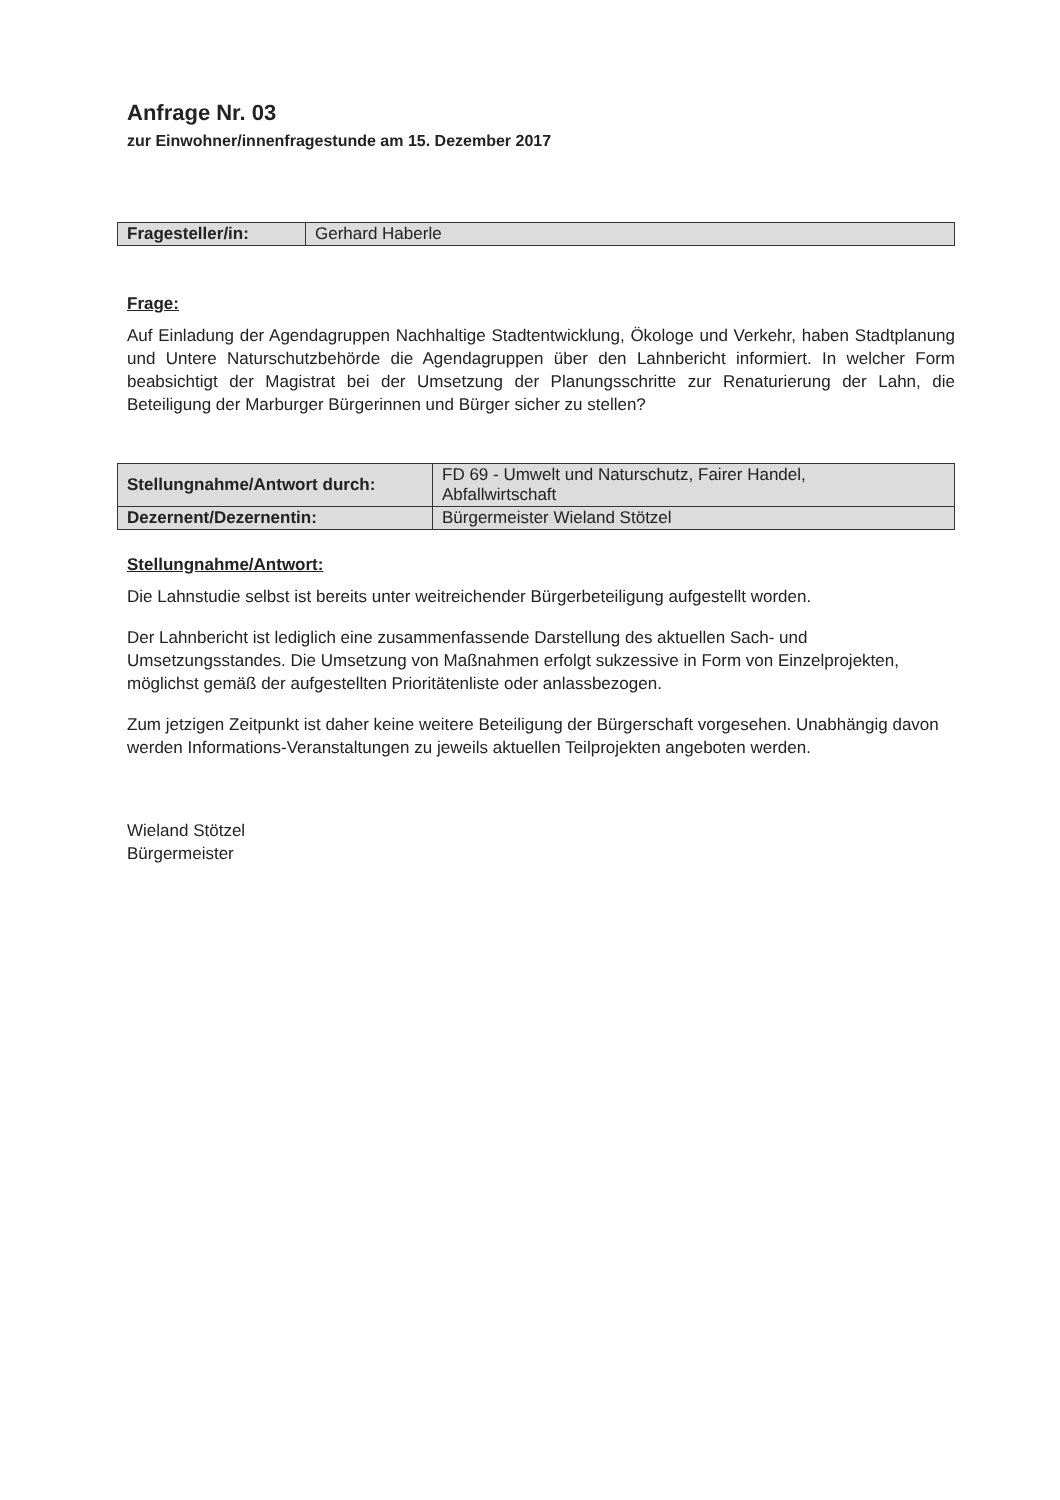Anfrage Nr. 03
zur Einwohner/innenfragestunde am 15. Dezember 2017
| Fragesteller/in: | Gerhard Haberle |
Frage:
Auf Einladung der Agendagruppen Nachhaltige Stadtentwicklung, Ökologe und Verkehr, haben Stadtplanung und Untere Naturschutzbehörde die Agendagruppen über den Lahnbericht informiert. In welcher Form beabsichtigt der Magistrat bei der Umsetzung der Planungsschritte zur Renaturierung der Lahn, die Beteiligung der Marburger Bürgerinnen und Bürger sicher zu stellen?
| Stellungnahme/Antwort durch: | FD 69 - Umwelt und Naturschutz, Fairer Handel, Abfallwirtschaft |
| Dezernent/Dezernentin: | Bürgermeister Wieland Stötzel |
Stellungnahme/Antwort:
Die Lahnstudie selbst ist bereits unter weitreichender Bürgerbeteiligung aufgestellt worden.
Der Lahnbericht ist lediglich eine zusammenfassende Darstellung des aktuellen Sach- und Umsetzungsstandes. Die Umsetzung von Maßnahmen erfolgt sukzessive in Form von Einzelprojekten, möglichst gemäß der aufgestellten Prioritätenliste oder anlassbezogen.
Zum jetzigen Zeitpunkt ist daher keine weitere Beteiligung der Bürgerschaft vorgesehen. Unabhängig davon werden Informations-Veranstaltungen zu jeweils aktuellen Teilprojekten angeboten werden.
Wieland Stötzel
Bürgermeister